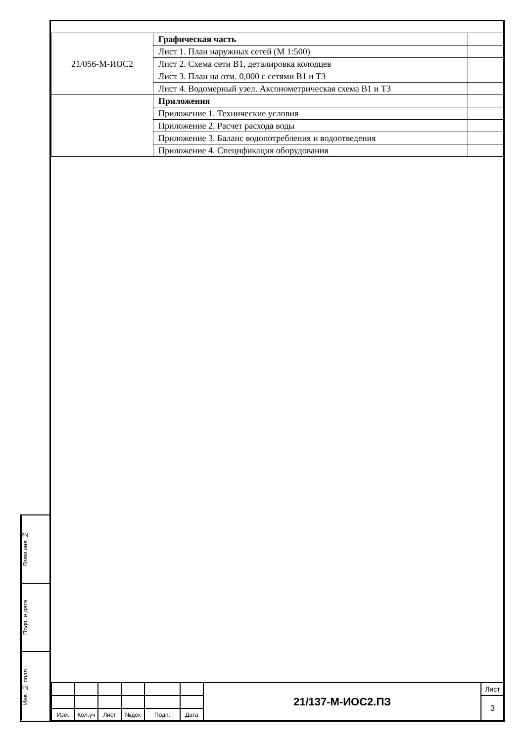| 21/056-М-ИОС2 | Графическая часть | |
| | Лист 1. План наружных сетей (М 1:500) | |
| | Лист 2. Схема сети В1, деталировка колодцев | |
| | Лист 3. План на отм. 0,000 с сетями В1 и Т3 | |
| | Лист 4. Водомерный узел. Аксонометрическая схема В1 и Т3 | |
| | Приложения | |
| | Приложение 1. Технические условия | |
| | Приложение 2. Расчет расхода воды | |
| | Приложение 3. Баланс водопотребления и водоотведения | |
| | Приложение 4. Спецификация оборудования | |
Взам.инв.№
Подп. и дата
Инв. № подл.
| | | | | | | 21/137-М-ИОС2.ПЗ | Лист |
| | | | | | | | 3 |
| Изм. | Кол.уч | Лист | №док | Подп. | Дата | | |